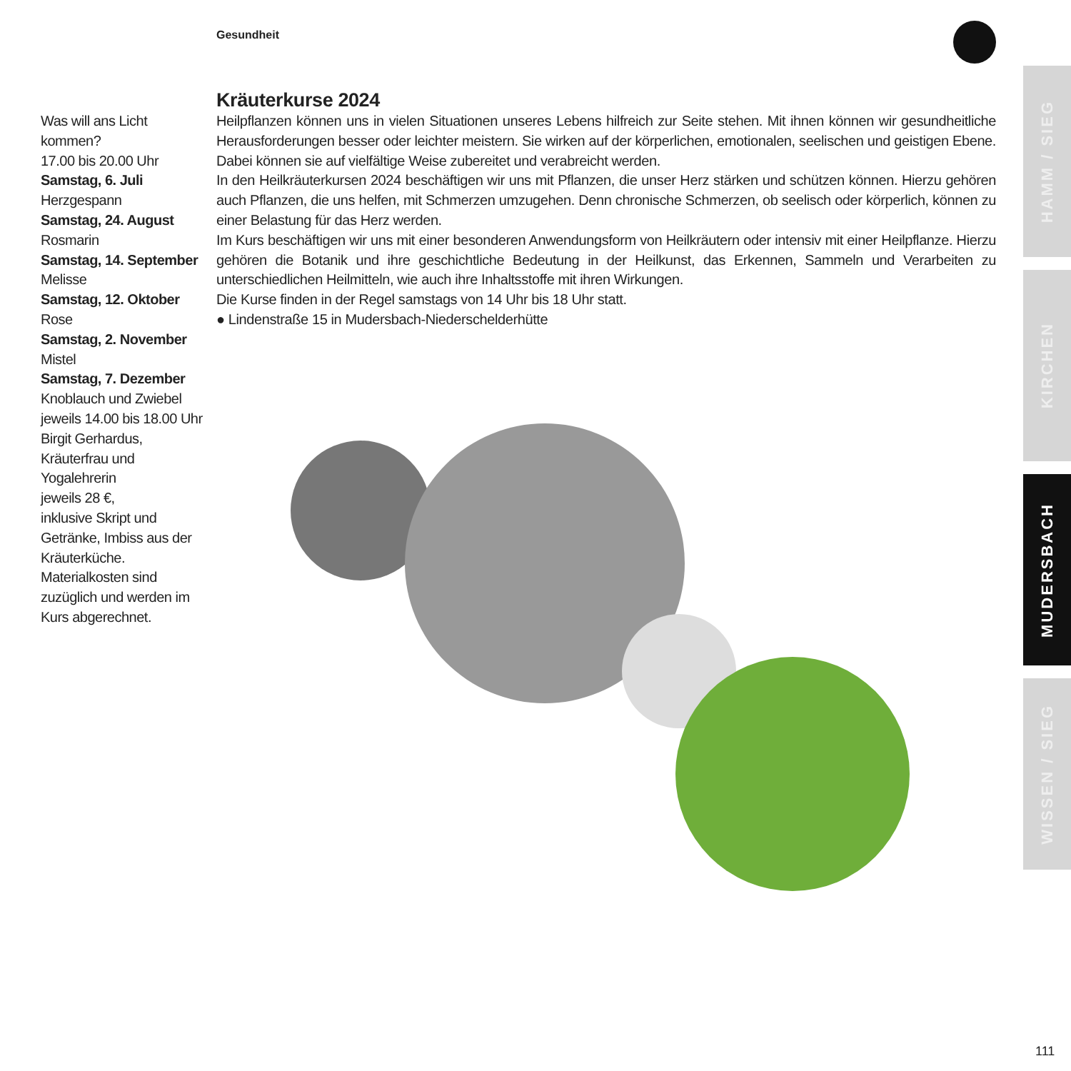Gesundheit
Kräuterkurse 2024
Heilpflanzen können uns in vielen Situationen unseres Lebens hilfreich zur Seite stehen. Mit ihnen können wir gesundheitliche Herausforderungen besser oder leichter meistern. Sie wirken auf der körperlichen, emotionalen, seelischen und geistigen Ebene. Dabei können sie auf vielfältige Weise zubereitet und verabreicht werden.
In den Heilkräuterkursen 2024 beschäftigen wir uns mit Pflanzen, die unser Herz stärken und schützen können. Hierzu gehören auch Pflanzen, die uns helfen, mit Schmerzen umzugehen. Denn chronische Schmerzen, ob seelisch oder körperlich, können zu einer Belastung für das Herz werden.
Im Kurs beschäftigen wir uns mit einer besonderen Anwendungsform von Heilkräutern oder intensiv mit einer Heilpflanze. Hierzu gehören die Botanik und ihre geschichtliche Bedeutung in der Heilkunst, das Erkennen, Sammeln und Verarbeiten zu unterschiedlichen Heilmitteln, wie auch ihre Inhaltsstoffe mit ihren Wirkungen.
Die Kurse finden in der Regel samstags von 14 Uhr bis 18 Uhr statt.
● Lindenstraße 15 in Mudersbach-Niederschelderhütte
Was will ans Licht kommen?
17.00 bis 20.00 Uhr
Samstag, 6. Juli
Herzgespann
Samstag, 24. August
Rosmarin
Samstag, 14. September
Melisse
Samstag, 12. Oktober
Rose
Samstag, 2. November
Mistel
Samstag, 7. Dezember
Knoblauch und Zwiebel
jeweils 14.00 bis 18.00 Uhr
Birgit Gerhardus, Kräuterfrau und Yogalehrerin
jeweils 28 €,
inklusive Skript und Getränke, Imbiss aus der Kräuterküche. Materialkosten sind zuzüglich und werden im Kurs abgerechnet.
HAMM / SIEG
KIRCHEN
MUDERSBACH
WISSEN / SIEG
111